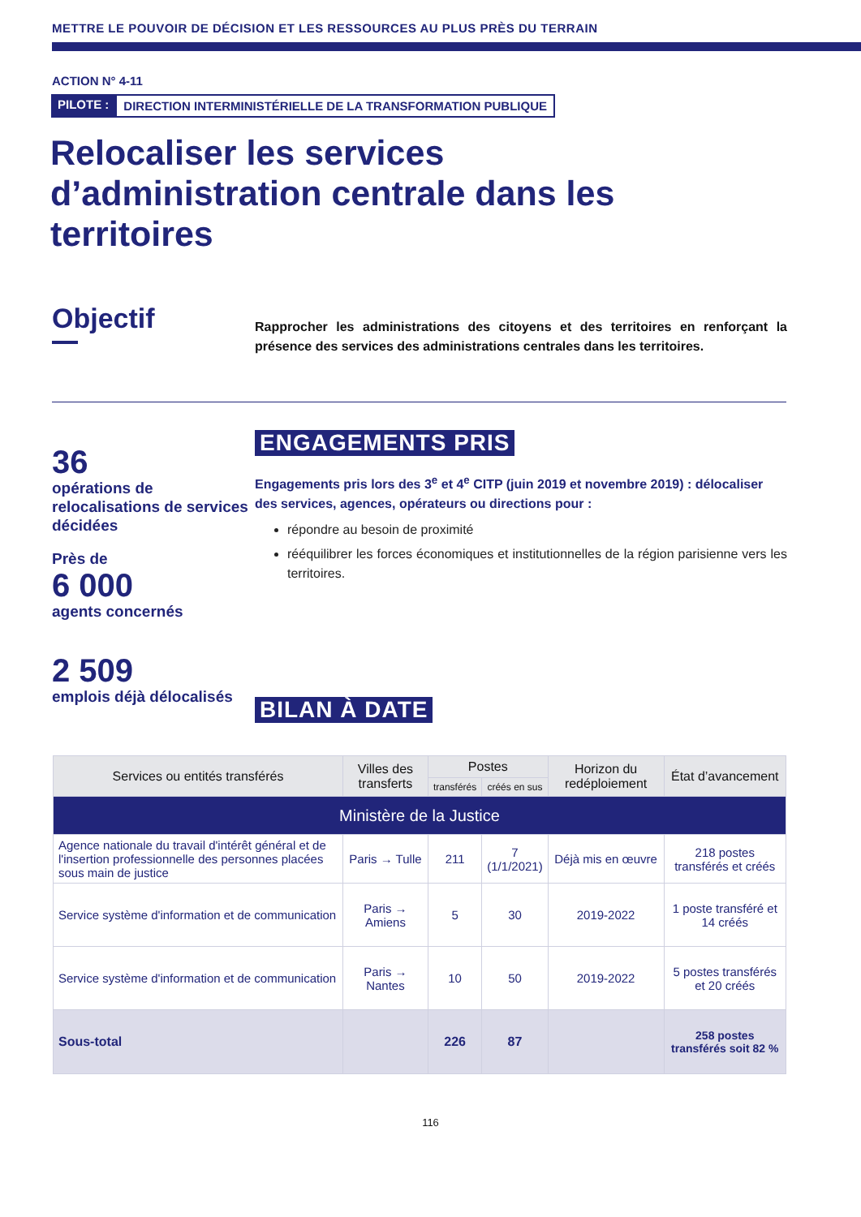METTRE LE POUVOIR DE DÉCISION ET LES RESSOURCES AU PLUS PRÈS DU TERRAIN
ACTION N° 4-11
PILOTE : DIRECTION INTERMINISTÉRIELLE DE LA TRANSFORMATION PUBLIQUE
Relocaliser les services d’administration centrale dans les territoires
Objectif
Rapprocher les administrations des citoyens et des territoires en renforçant la présence des services des administrations centrales dans les territoires.
36
opérations de relocalisations de services décidées
Près de
6 000
agents concernés
2 509
emplois déjà délocalisés
ENGAGEMENTS PRIS
Engagements pris lors des 3<sup>e</sup> et 4<sup>e</sup> CITP (juin 2019 et novembre 2019) : délocaliser des services, agences, opérateurs ou directions pour :
répondre au besoin de proximité
rééquilibrer les forces économiques et institutionnelles de la région parisienne vers les territoires.
BILAN À DATE
| Services ou entités transférés | Villes des transferts | Postes | | Horizon du redéploiement | État d’avancement |
| --- | --- | --- | --- | --- | --- |
| | | transférés | créés en sus | | |
| Ministère de la Justice | | | | | |
| Agence nationale du travail d'intérêt général et de l'insertion professionnelle des personnes placées sous main de justice | Paris → Tulle | 211 | 7 (1/1/2021) | Déjà mis en œuvre | 218 postes transférés et créés |
| Service système d'information et de communication | Paris → Amiens | 5 | 30 | 2019-2022 | 1 poste transféré et 14 créés |
| Service système d'information et de communication | Paris → Nantes | 10 | 50 | 2019-2022 | 5 postes transférés et 20 créés |
| Sous-total | | 226 | 87 | | 258 postes transférés soit 82 % |
116